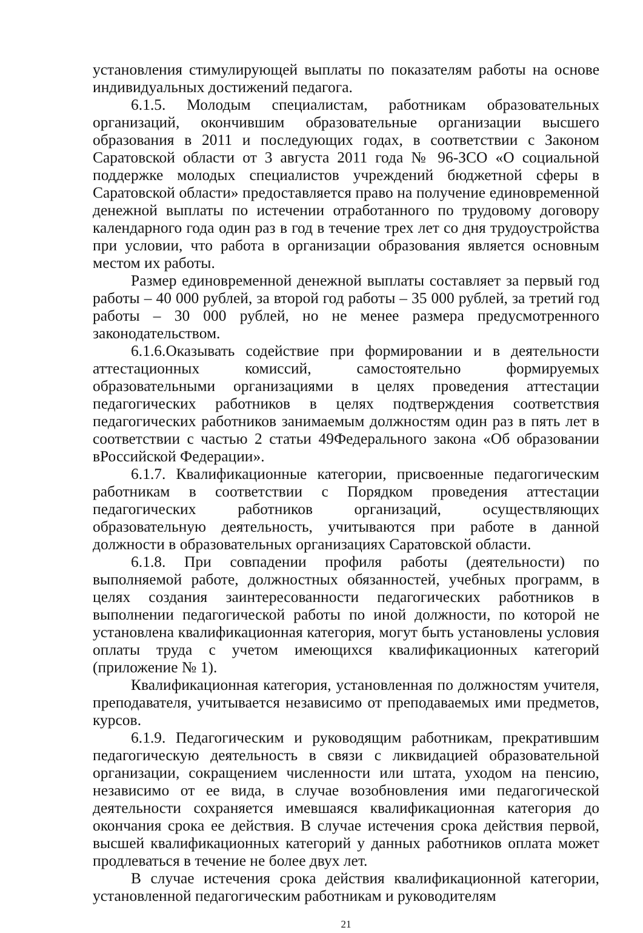установления стимулирующей выплаты по показателям работы на основе индивидуальных достижений педагога.
6.1.5. Молодым специалистам, работникам образовательных организаций, окончившим образовательные организации высшего образования в 2011 и последующих годах, в соответствии с Законом Саратовской области от 3 августа 2011 года № 96-ЗСО «О социальной поддержке молодых специалистов учреждений бюджетной сферы в Саратовской области» предоставляется право на получение единовременной денежной выплаты по истечении отработанного по трудовому договору календарного года один раз в год в течение трех лет со дня трудоустройства при условии, что работа в организации образования является основным местом их работы.
Размер единовременной денежной выплаты составляет за первый год работы – 40 000 рублей, за второй год работы – 35 000 рублей, за третий год работы – 30 000 рублей, но не менее размера предусмотренного законодательством.
6.1.6.Оказывать содействие при формировании и в деятельности аттестационных комиссий, самостоятельно формируемых образовательными организациями в целях проведения аттестации педагогических работников в целях подтверждения соответствия педагогических работников занимаемым должностям один раз в пять лет в соответствии с частью 2 статьи 49Федерального закона «Об образовании вРоссийской Федерации».
6.1.7. Квалификационные категории, присвоенные педагогическим работникам в соответствии с Порядком проведения аттестации педагогических работников организаций, осуществляющих образовательную деятельность, учитываются при работе в данной должности в образовательных организациях Саратовской области.
6.1.8. При совпадении профиля работы (деятельности) по выполняемой работе, должностных обязанностей, учебных программ, в целях создания заинтересованности педагогических работников в выполнении педагогической работы по иной должности, по которой не установлена квалификационная категория, могут быть установлены условия оплаты труда с учетом имеющихся квалификационных категорий (приложение № 1).
Квалификационная категория, установленная по должностям учителя, преподавателя, учитывается независимо от преподаваемых ими предметов, курсов.
6.1.9. Педагогическим и руководящим работникам, прекратившим педагогическую деятельность в связи с ликвидацией образовательной организации, сокращением численности или штата, уходом на пенсию, независимо от ее вида, в случае возобновления ими педагогической деятельности сохраняется имевшаяся квалификационная категория до окончания срока ее действия. В случае истечения срока действия первой, высшей квалификационных категорий у данных работников оплата может продлеваться в течение не более двух лет.
В случае истечения срока действия квалификационной категории, установленной педагогическим работникам и руководителям
21